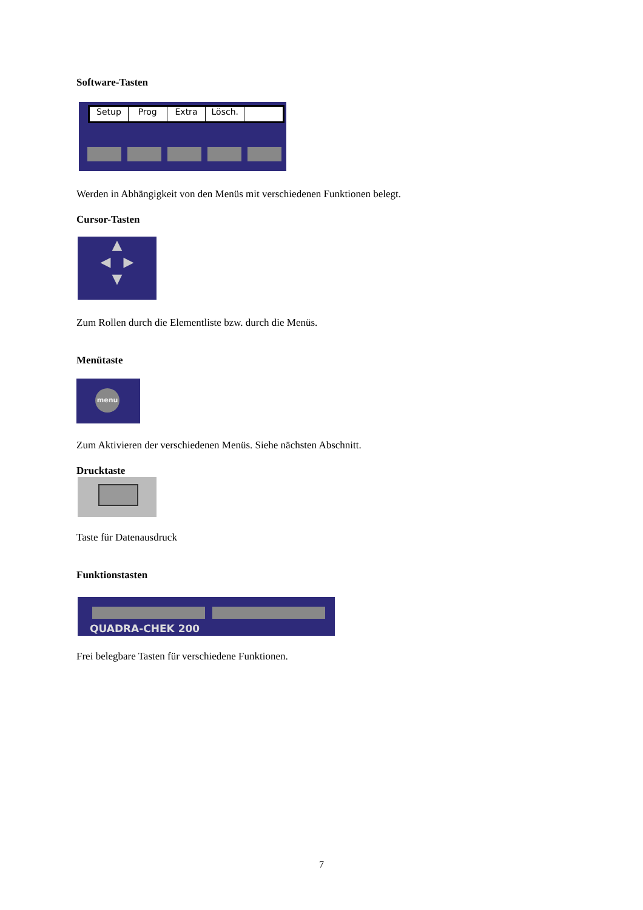Software-Tasten
Setup Prog Extra Lösch.
Werden in Abhängigkeit von den Menüs mit verschiedenen Funktionen belegt.
Cursor-Tasten
▲
◀ ▶
▼
Zum Rollen durch die Elementliste bzw. durch die Menüs.
Menütaste
menu
Zum Aktivieren der verschiedenen Menüs. Siehe nächsten Abschnitt.
Drucktaste
Taste für Datenausdruck
Funktionstasten
QUADRA-CHEK 200
Frei belegbare Tasten für verschiedene Funktionen.
7